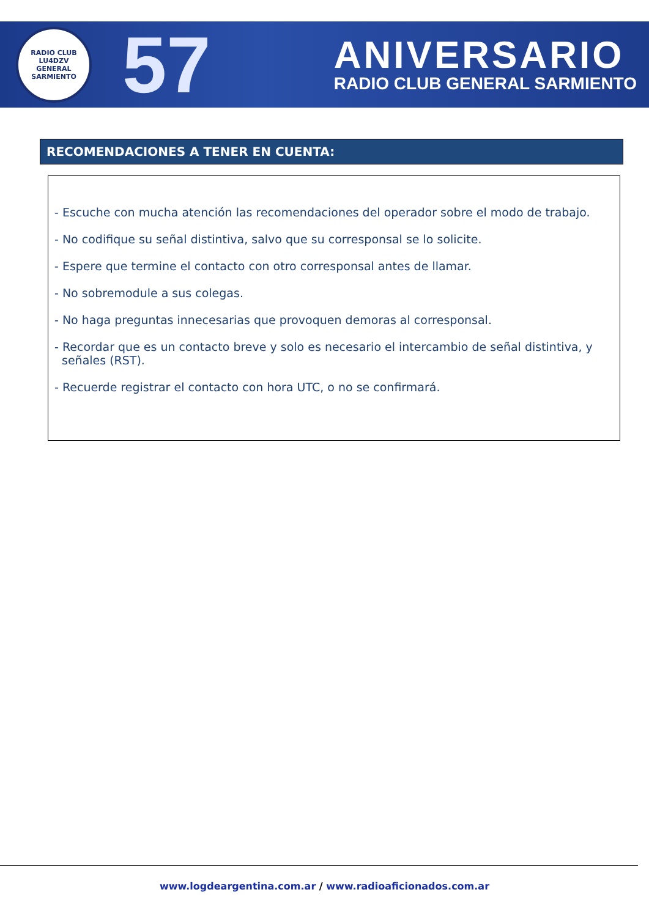RADIO CLUB
LU4DZV
GENERAL SARMIENTO
57
ANIVERSARIO
RADIO CLUB GENERAL SARMIENTO
RECOMENDACIONES A TENER EN CUENTA:
- Escuche con mucha atención las recomendaciones del operador sobre el modo de trabajo.
- No codifique su señal distintiva, salvo que su corresponsal se lo solicite.
- Espere que termine el contacto con otro corresponsal antes de llamar.
- No sobremodule a sus colegas.
- No haga preguntas innecesarias que provoquen demoras al corresponsal.
- Recordar que es un contacto breve y solo es necesario el intercambio de señal distintiva, y señales (RST).
- Recuerde registrar el contacto con hora UTC, o no se confirmará.
www.logdeargentina.com.ar / www.radioaficionados.com.ar